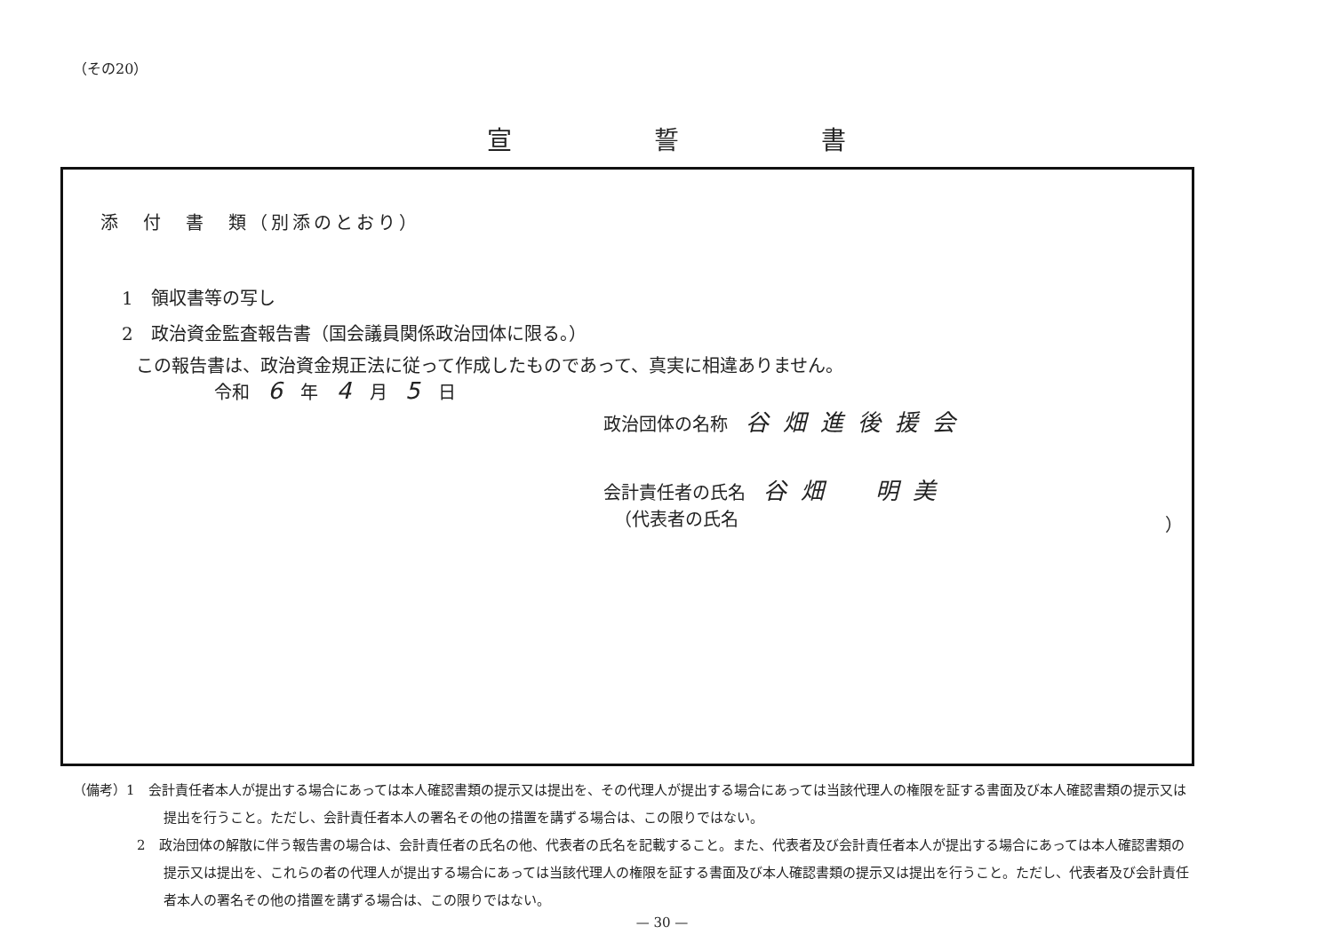（その20）
宣誓書
添　付　書　類（別添のとおり）
1　領収書等の写し
2　政治資金監査報告書（国会議員関係政治団体に限る。）
この報告書は、政治資金規正法に従って作成したものであって、真実に相違ありません。
令和 6 年 4 月 5 日
政治団体の名称 谷畑進後援会
会計責任者の氏名 谷畑　明美
（代表者の氏名 ）
（備考）1　会計責任者本人が提出する場合にあっては本人確認書類の提示又は提出を、その代理人が提出する場合にあっては当該代理人の権限を証する書面及び本人確認書類の提示又は提出を行うこと。ただし、会計責任者本人の署名その他の措置を講ずる場合は、この限りではない。
2　政治団体の解散に伴う報告書の場合は、会計責任者の氏名の他、代表者の氏名を記載すること。また、代表者及び会計責任者本人が提出する場合にあっては本人確認書類の提示又は提出を、これらの者の代理人が提出する場合にあっては当該代理人の権限を証する書面及び本人確認書類の提示又は提出を行うこと。ただし、代表者及び会計責任者本人の署名その他の措置を講ずる場合は、この限りではない。
— 30 —